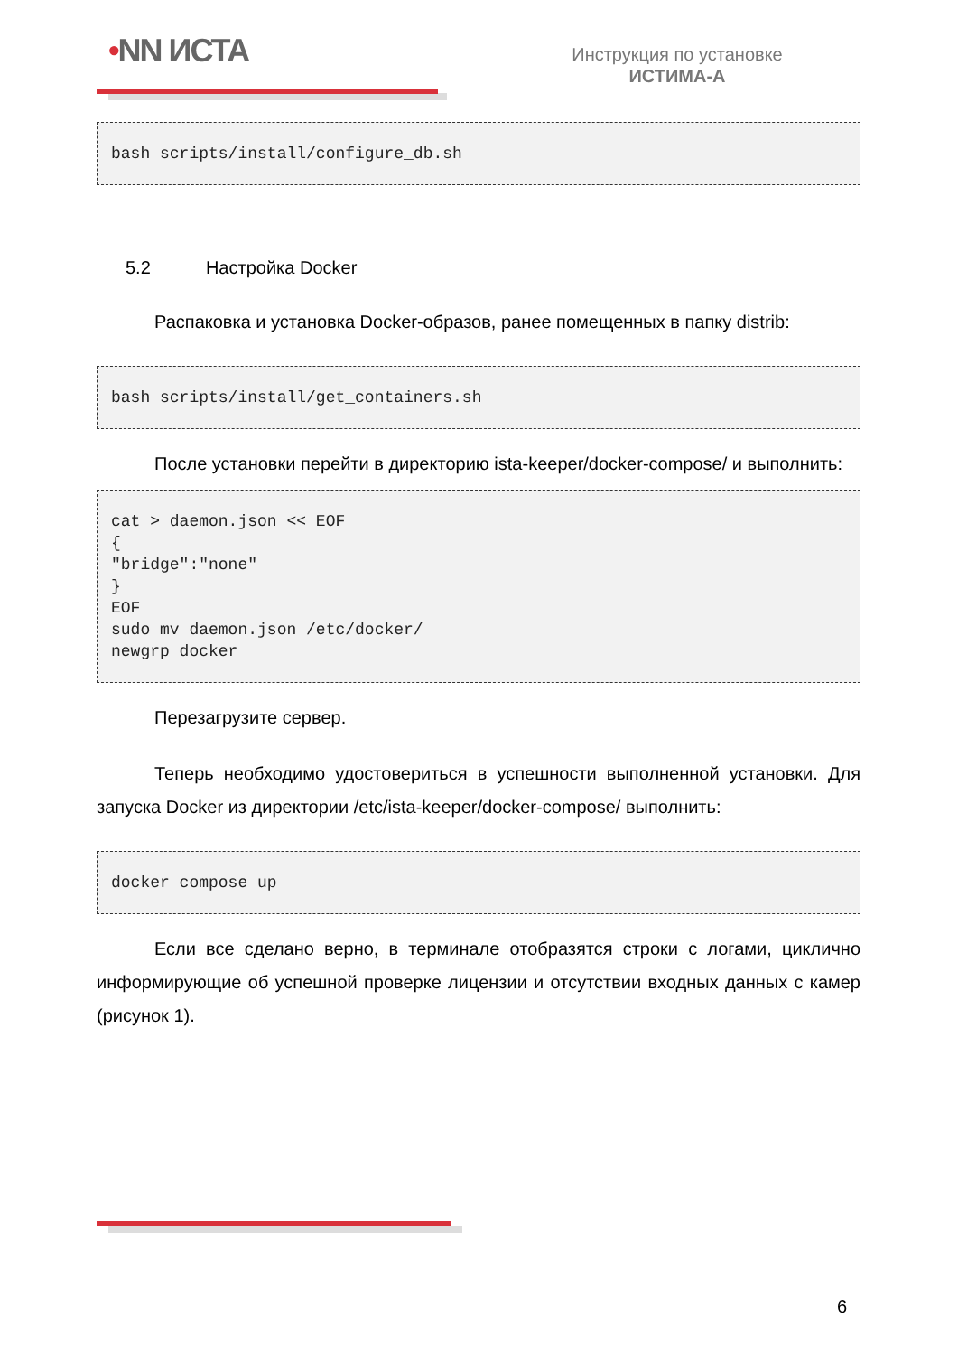•NN ИСТА
Инструкция по установке
ИСТИМА-А
bash scripts/install/configure_db.sh
5.2 Настройка Docker
Распаковка и установка Docker-образов, ранее помещенных в папку distrib:
bash scripts/install/get_containers.sh
После установки перейти в директорию ista-keeper/docker-compose/ и выполнить:
cat > daemon.json << EOF
{
"bridge":"none"
}
EOF
sudo mv daemon.json /etc/docker/
newgrp docker
Перезагрузите сервер.
Теперь необходимо удостовериться в успешности выполненной установки. Для запуска Docker из директории /etc/ista-keeper/docker-compose/ выполнить:
docker compose up
Если все сделано верно, в терминале отобразятся строки с логами, циклично информирующие об успешной проверке лицензии и отсутствии входных данных с камер (рисунок 1).
6